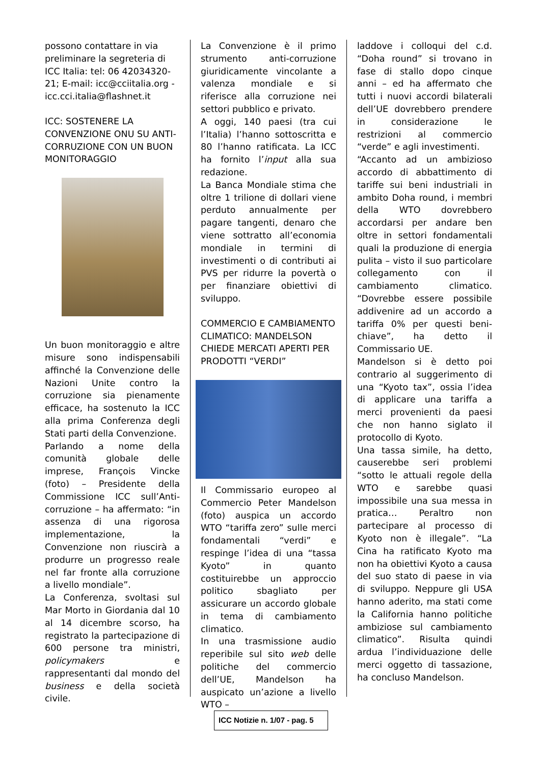possono contattare in via preliminare la segreteria di ICC Italia: tel: 06 42034320-21; E-mail: icc@cciitalia.org - icc.cci.italia@flashnet.it
ICC: SOSTENERE LA CONVENZIONE ONU SU ANTI-CORRUZIONE CON UN BUON MONITORAGGIO
Un buon monitoraggio e altre misure sono indispensabili affinché la Convenzione delle Nazioni Unite contro la corruzione sia pienamente efficace, ha sostenuto la ICC alla prima Conferenza degli Stati parti della Convenzione.
Parlando a nome della comunità globale delle imprese, François Vincke (foto) – Presidente della Commissione ICC sull’Anti-corruzione – ha affermato: “in assenza di una rigorosa implementazione, la Convenzione non riuscirà a produrre un progresso reale nel far fronte alla corruzione a livello mondiale”.
La Conferenza, svoltasi sul Mar Morto in Giordania dal 10 al 14 dicembre scorso, ha registrato la partecipazione di 600 persone tra ministri, policymakers e rappresentanti dal mondo del business e della società civile.
La Convenzione è il primo strumento anti-corruzione giuridicamente vincolante a valenza mondiale e si riferisce alla corruzione nei settori pubblico e privato.
A oggi, 140 paesi (tra cui l’Italia) l’hanno sottoscritta e 80 l’hanno ratificata. La ICC ha fornito l’input alla sua redazione.
La Banca Mondiale stima che oltre 1 trilione di dollari viene perduto annualmente per pagare tangenti, denaro che viene sottratto all’economia mondiale in termini di investimenti o di contributi ai PVS per ridurre la povertà o per finanziare obiettivi di sviluppo.
COMMERCIO E CAMBIAMENTO CLIMATICO: MANDELSON CHIEDE MERCATI APERTI PER PRODOTTI “VERDI”
Il Commissario europeo al Commercio Peter Mandelson (foto) auspica un accordo WTO “tariffa zero” sulle merci fondamentali “verdi” e respinge l’idea di una “tassa Kyoto” in quanto costituirebbe un approccio politico sbagliato per assicurare un accordo globale in tema di cambiamento climatico.
In una trasmissione audio reperibile sul sito web delle politiche del commercio dell’UE, Mandelson ha auspicato un’azione a livello WTO –
laddove i colloqui del c.d. “Doha round” si trovano in fase di stallo dopo cinque anni – ed ha affermato che tutti i nuovi accordi bilaterali dell’UE dovrebbero prendere in considerazione le restrizioni al commercio “verde” e agli investimenti.
“Accanto ad un ambizioso accordo di abbattimento di tariffe sui beni industriali in ambito Doha round, i membri della WTO dovrebbero accordarsi per andare ben oltre in settori fondamentali quali la produzione di energia pulita – visto il suo particolare collegamento con il cambiamento climatico. “Dovrebbe essere possibile addivenire ad un accordo a tariffa 0% per questi beni-chiave”, ha detto il Commissario UE.
Mandelson si è detto poi contrario al suggerimento di una “Kyoto tax”, ossia l’idea di applicare una tariffa a merci provenienti da paesi che non hanno siglato il protocollo di Kyoto.
Una tassa simile, ha detto, causerebbe seri problemi “sotto le attuali regole della WTO e sarebbe quasi impossibile una sua messa in pratica… Peraltro non partecipare al processo di Kyoto non è illegale”. “La Cina ha ratificato Kyoto ma non ha obiettivi Kyoto a causa del suo stato di paese in via di sviluppo. Neppure gli USA hanno aderito, ma stati come la California hanno politiche ambiziose sul cambiamento climatico”. Risulta quindi ardua l’individuazione delle merci oggetto di tassazione, ha concluso Mandelson.
ICC Notizie n. 1/07 - pag. 5